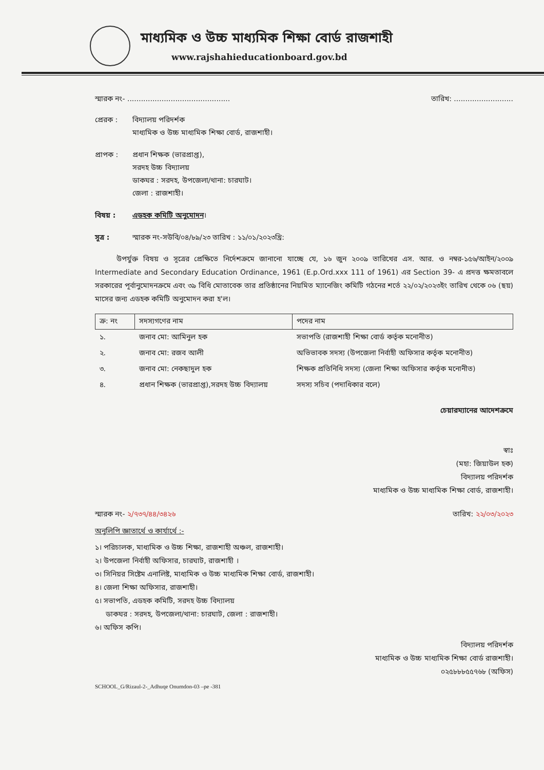মাধ্যমিক ও উচ্চ মাধ্যমিক শিক্ষা বোর্ড রাজশাহী
www.rajshahieducationboard.gov.bd
স্মারক নং- ............................................. তারিখ: ..........................
প্রেরক : বিদ্যালয় পরিদর্শক
মাধ্যমিক ও উচ্চ মাধ্যমিক শিক্ষা বোর্ড, রাজশাহী।
প্রাপক : প্রধান শিক্ষক (ভারপ্রাপ্ত),
সরদহ উচ্চ বিদ্যালয়
ডাকঘর : সরদহ, উপজেলা/থানা: চারঘাট।
জেলা : রাজশাহী।
বিষয় : এডহক কমিটি অনুমোদন।
সূত্র : স্মারক নং-সউবি/০৪/৮৯/২৩ তারিখ : ১১/০১/২০২৩খ্রি:
   উপর্যুক্ত বিষয় ও সূত্রের প্রেক্ষিতে নির্দেশক্রমে জানানো যাচ্ছে যে, ১৬ জুন ২০০৯ তারিখের এস. আর. ও নম্বর-১৫৬/আইন/২০০৯ Intermediate and Secondary Education Ordinance, 1961 (E.p.Ord.xxx 111 of 1961) এর Section 39- এ প্রদত্ত ক্ষমতাবলে সরকারের পূর্বানুমোদনক্রমে এবং ৩৯ বিধি মোতাবেক তার প্রতিষ্ঠানের নিয়মিত ম্যানেজিং কমিটি গঠনের শর্তে ২২/০২/২০২৩ইং তারিখ থেকে ০৬ (ছয়) মাসের জন্য এডহক কমিটি অনুমোদন করা হ'ল।
| ক্র: নং | সদস্যগণের নাম | পদের নাম |
| --- | --- | --- |
| ১. | জনাব মো: আমিনুল হক | সভাপতি (রাজশাহী শিক্ষা বোর্ড কর্তৃক মনোনীত) |
| ২. | জনাব মো: রজব আলী | অভিভাবক সদস্য (উপজেলা নির্বাহী অফিসার কর্তৃক মনোনীত) |
| ৩. | জনাব মো: নেকছাদুল হক | শিক্ষক প্রতিনিধি সদস্য (জেলা শিক্ষা অফিসার কর্তৃক মনোনীত) |
| ৪. | প্রধান শিক্ষক (ভারপ্রাপ্ত),সরদহ উচ্চ বিদ্যালয় | সদস্য সচিব (পদাধিকার বলে) |
চেয়ারম্যানের আদেশক্রমে
স্বাঃ
(মহা: জিয়াউল হক)
বিদ্যালয় পরিদর্শক
মাধ্যমিক ও উচ্চ মাধ্যমিক শিক্ষা বোর্ড, রাজশাহী।
স্মারক নং- ২/৭৩৭/৪৪/৩৪২৬ তারিখ: ২২/০৩/২০২৩
অনুলিপি জ্ঞাতার্থে ও কার্যার্থে :-
১। পরিচালক, মাধ্যমিক ও উচ্চ শিক্ষা, রাজশাহী অঞ্চল, রাজশাহী।
২। উপজেলা নির্বাহী অফিসার, চারঘাট, রাজশাহী ।
৩। সিনিয়র সিষ্টেম এনালিষ্ট, মাধ্যমিক ও উচ্চ মাধ্যমিক শিক্ষা বোর্ড, রাজশাহী।
৪। জেলা শিক্ষা অফিসার, রাজশাহী।
৫। সভাপতি, এডহক কমিটি, সরদহ উচ্চ বিদ্যালয়
  ডাকঘর : সরদহ, উপজেলা/থানা: চারঘাট, জেলা : রাজশাহী।
৬। অফিস কপি।
বিদ্যালয় পরিদর্শক
মাধ্যমিক ও উচ্চ মাধ্যমিক শিক্ষা বোর্ড রাজশাহী।
০২৫৮৮৮৫৫৭৬৮ (অফিস)
SCHOOL_G/Rizaul-2-_Adhuqe Onumdon-03 –pe -381